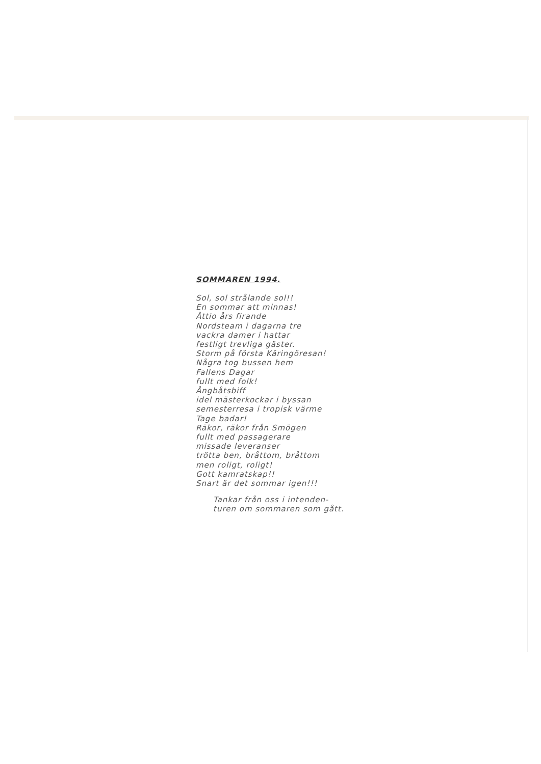SOMMAREN 1994.
Sol, sol strålande sol!!
En sommar att minnas!
Åttio års firande
Nordsteam i dagarna tre
vackra damer i hattar
festligt trevliga gäster.
Storm på första Käringöresan!
Några tog bussen hem
Fallens Dagar
fullt med folk!
Ångbåtsbiff
idel mästerkockar i byssan
semesterresa i tropisk värme
Tage badar!
Räkor, räkor från Smögen
fullt med passagerare
missade leveranser
trötta ben, bråttom, bråttom
men roligt, roligt!
Gott kamratskap!!
Snart är det sommar igen!!!
Tankar från oss i intenden-
turen om sommaren som gått.